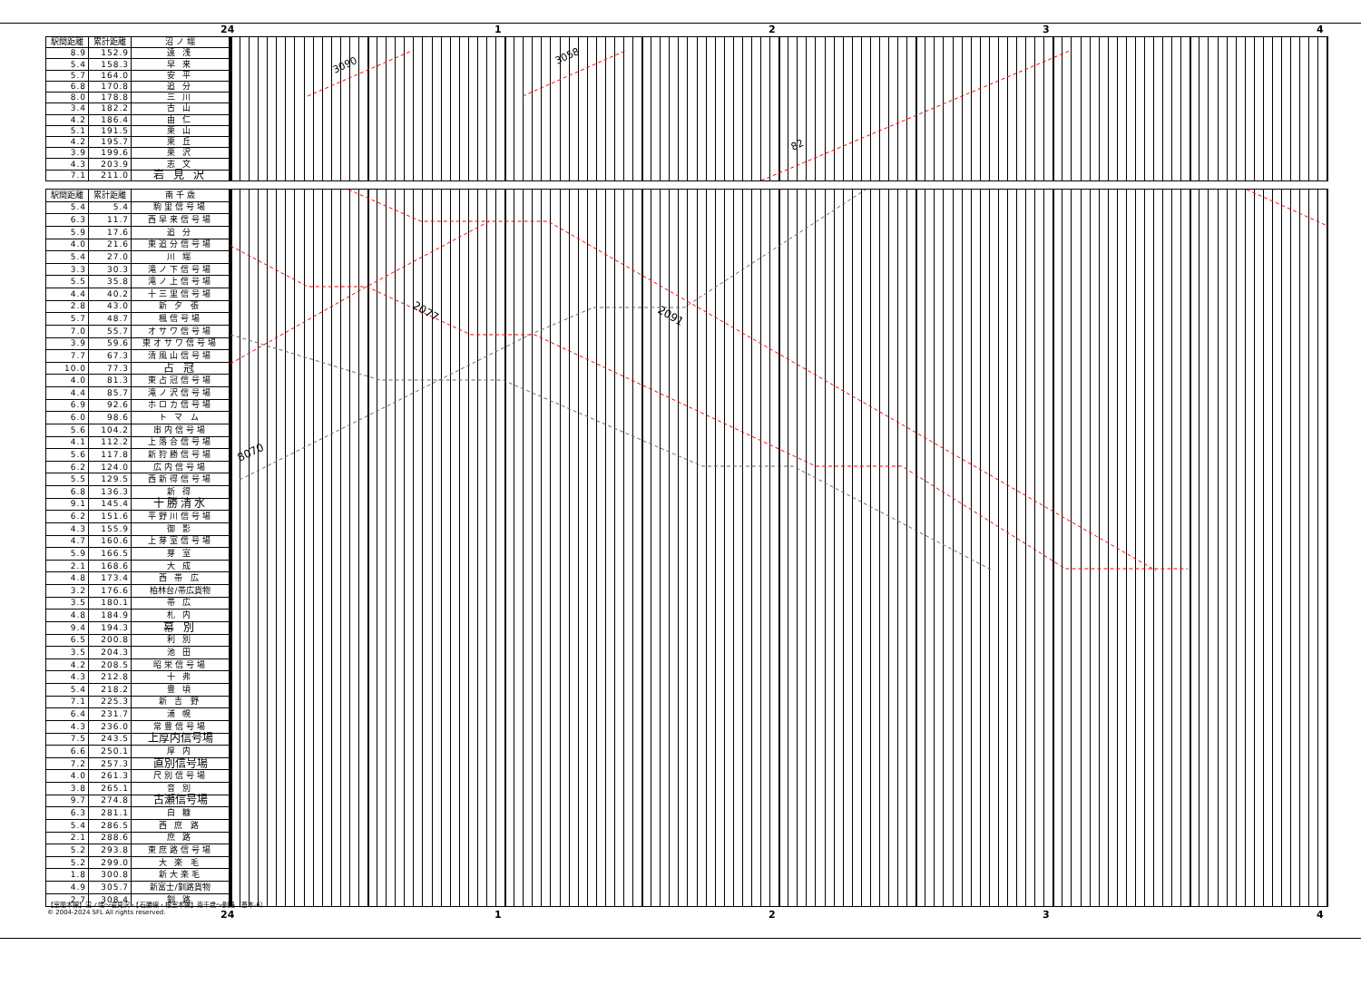24 1234
| 駅間距離 | 累計距離 | 沼 ノ 端 |
| --- | --- | --- |
| 8.9 | 152.9 | 遠 浅 |
| 5.4 | 158.3 | 早 来 |
| 5.7 | 164.0 | 安 平 |
| 6.8 | 170.8 | 追 分 |
| 8.0 | 178.8 | 三 川 |
| 3.4 | 182.2 | 古 山 |
| 4.2 | 186.4 | 由 仁 |
| 5.1 | 191.5 | 栗 山 |
| 4.2 | 195.7 | 栗 丘 |
| 3.9 | 199.6 | 栗 沢 |
| 4.3 | 203.9 | 志 文 |
| 7.1 | 211.0 | 岩 見 沢 |
3090
3058
82
| 駅間距離 | 累計距離 | 南 千 歳 |
| --- | --- | --- |
| 5.4 | 5.4 | 駒里信号場 |
| 6.3 | 11.7 | 西早来信号場 |
| 5.9 | 17.6 | 追 分 |
| 4.0 | 21.6 | 東追分信号場 |
| 5.4 | 27.0 | 川 端 |
| 3.3 | 30.3 | 滝ノ下信号場 |
| 5.5 | 35.8 | 滝ノ上信号場 |
| 4.4 | 40.2 | 十三里信号場 |
| 2.8 | 43.0 | 新 夕 張 |
| 5.7 | 48.7 | 楓信号場 |
| 7.0 | 55.7 | オサワ信号場 |
| 3.9 | 59.6 | 東オサワ信号場 |
| 7.7 | 67.3 | 清風山信号場 |
| 10.0 | 77.3 | 占 冠 |
| 4.0 | 81.3 | 東占冠信号場 |
| 4.4 | 85.7 | 滝ノ沢信号場 |
| 6.9 | 92.6 | ホロカ信号場 |
| 6.0 | 98.6 | ト マ ム |
| 5.6 | 104.2 | 串内信号場 |
| 4.1 | 112.2 | 上落合信号場 |
| 5.6 | 117.8 | 新狩勝信号場 |
| 6.2 | 124.0 | 広内信号場 |
| 5.5 | 129.5 | 西新得信号場 |
| 6.8 | 136.3 | 新 得 |
| 9.1 | 145.4 | 十勝清水 |
| 6.2 | 151.6 | 平野川信号場 |
| 4.3 | 155.9 | 御 影 |
| 4.7 | 160.6 | 上芽室信号場 |
| 5.9 | 166.5 | 芽 室 |
| 2.1 | 168.6 | 大 成 |
| 4.8 | 173.4 | 西 帯 広 |
| 3.2 | 176.6 | 柏林台/帯広貨物 |
| 3.5 | 180.1 | 帯 広 |
| 4.8 | 184.9 | 札 内 |
| 9.4 | 194.3 | 幕 別 |
| 6.5 | 200.8 | 利 別 |
| 3.5 | 204.3 | 池 田 |
| 4.2 | 208.5 | 昭栄信号場 |
| 4.3 | 212.8 | 十 弗 |
| 5.4 | 218.2 | 豊 頃 |
| 7.1 | 225.3 | 新 吉 野 |
| 6.4 | 231.7 | 浦 幌 |
| 4.3 | 236.0 | 常豊信号場 |
| 7.5 | 243.5 | 上厚内信号場 |
| 6.6 | 250.1 | 厚 内 |
| 7.2 | 257.3 | 直別信号場 |
| 4.0 | 261.3 | 尺別信号場 |
| 3.8 | 265.1 | 音 別 |
| 9.7 | 274.8 | 古瀬信号場 |
| 6.3 | 281.1 | 白 糠 |
| 5.4 | 286.5 | 西 庶 路 |
| 2.1 | 288.6 | 庶 路 |
| 5.2 | 293.8 | 東庶路信号場 |
| 5.2 | 299.0 | 大 楽 毛 |
| 1.8 | 300.8 | 新大楽毛 |
| 4.9 | 305.7 | 新富士/釧路貨物 |
| 2.7 | 308.4 | 釧 路 |
2077
2091
8070
24 1234
【室蘭本線】沼ノ端～岩見沢・【石勝線・根室本線】南千歳～釧路（基本-6）
© 2004-2024 SFL All rights reserved.